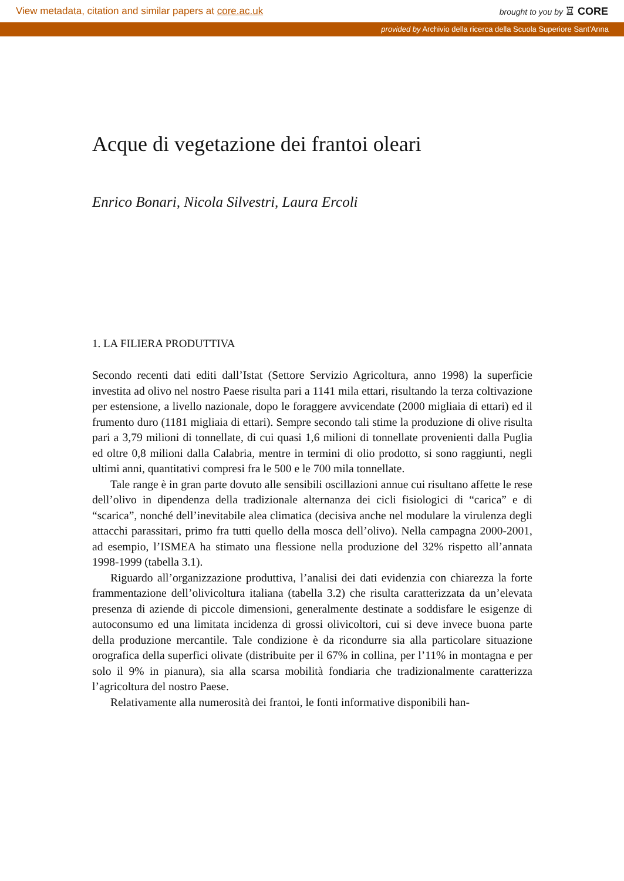View metadata, citation and similar papers at core.ac.uk brought to you by ♖ CORE
provided by Archivio della ricerca della Scuola Superiore Sant'Anna
Acque di vegetazione dei frantoi oleari
Enrico Bonari, Nicola Silvestri, Laura Ercoli
1. LA FILIERA PRODUTTIVA
Secondo recenti dati editi dall’Istat (Settore Servizio Agricoltura, anno 1998) la superficie investita ad olivo nel nostro Paese risulta pari a 1141 mila ettari, risultando la terza coltivazione per estensione, a livello nazionale, dopo le foraggere avvicendate (2000 migliaia di ettari) ed il frumento duro (1181 migliaia di ettari). Sempre secondo tali stime la produzione di olive risulta pari a 3,79 milioni di tonnellate, di cui quasi 1,6 milioni di tonnellate provenienti dalla Puglia ed oltre 0,8 milioni dalla Calabria, mentre in termini di olio prodotto, si sono raggiunti, negli ultimi anni, quantitativi compresi fra le 500 e le 700 mila tonnellate.
Tale range è in gran parte dovuto alle sensibili oscillazioni annue cui risultano affette le rese dell’olivo in dipendenza della tradizionale alternanza dei cicli fisiologici di “carica” e di “scarica”, nonché dell’inevitabile alea climatica (decisiva anche nel modulare la virulenza degli attacchi parassitari, primo fra tutti quello della mosca dell’olivo). Nella campagna 2000-2001, ad esempio, l’ISMEA ha stimato una flessione nella produzione del 32% rispetto all’annata 1998-1999 (tabella 3.1).
Riguardo all’organizzazione produttiva, l’analisi dei dati evidenzia con chiarezza la forte frammentazione dell’olivicoltura italiana (tabella 3.2) che risulta caratterizzata da un’elevata presenza di aziende di piccole dimensioni, generalmente destinate a soddisfare le esigenze di autoconsumo ed una limitata incidenza di grossi olivicoltori, cui si deve invece buona parte della produzione mercantile. Tale condizione è da ricondurre sia alla particolare situazione orografica della superfici olivate (distribuite per il 67% in collina, per l’11% in montagna e per solo il 9% in pianura), sia alla scarsa mobilità fondiaria che tradizionalmente caratterizza l’agricoltura del nostro Paese.
Relativamente alla numerosità dei frantoi, le fonti informative disponibili han-